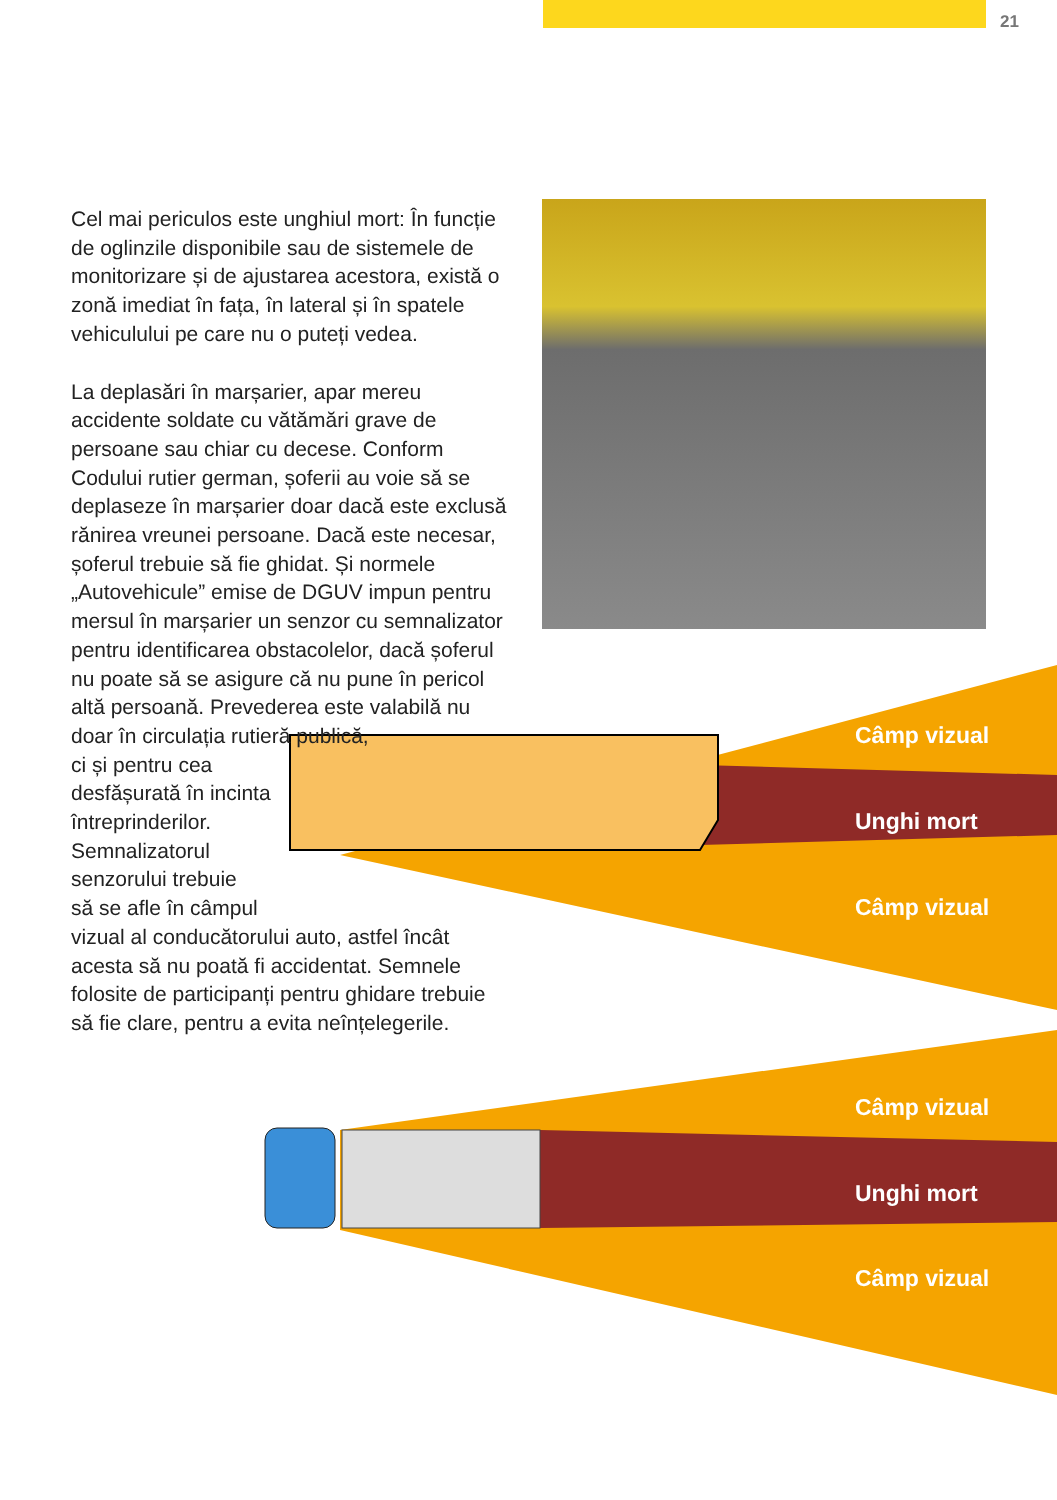21
Cel mai periculos este unghiul mort: În funcție de oglinzile disponibile sau de sistemele de mo­nitorizare și de ajustarea acestora, există o zonă imediat în fața, în lateral și în spatele vehiculului pe care nu o puteți vedea.
La deplasări în marșarier, apar mereu accidente soldate cu vătămări grave de persoane sau chiar cu decese. Conform Codului rutier german, șofe­rii au voie să se deplaseze în marșarier doar dacă este exclusă rănirea vreunei persoane. Dacă este necesar, șoferul trebuie să fie ghidat. Și normele „Autovehicule” emise de DGUV impun pentru mersul în marșarier un senzor cu semnalizator pentru identificarea obstacolelor, dacă șoferul nu poate să se asigure că nu pune în pericol altă persoană. Prevederea este valabilă nu doar în circulația rutieră publică,
ci și pentru cea
desfășurată în incinta
întreprinderilor.
Semnalizatorul
senzorului trebuie
să se afle în câmpul
vizual al conducătorului auto, astfel încât acesta să nu poată fi accidentat. Semnele folosite de participanți pentru ghidare trebuie să fie clare, pentru a evita neînțelegerile.
Câmp vizual
Unghi mort
Câmp vizual
Câmp vizual
Unghi mort
Câmp vizual